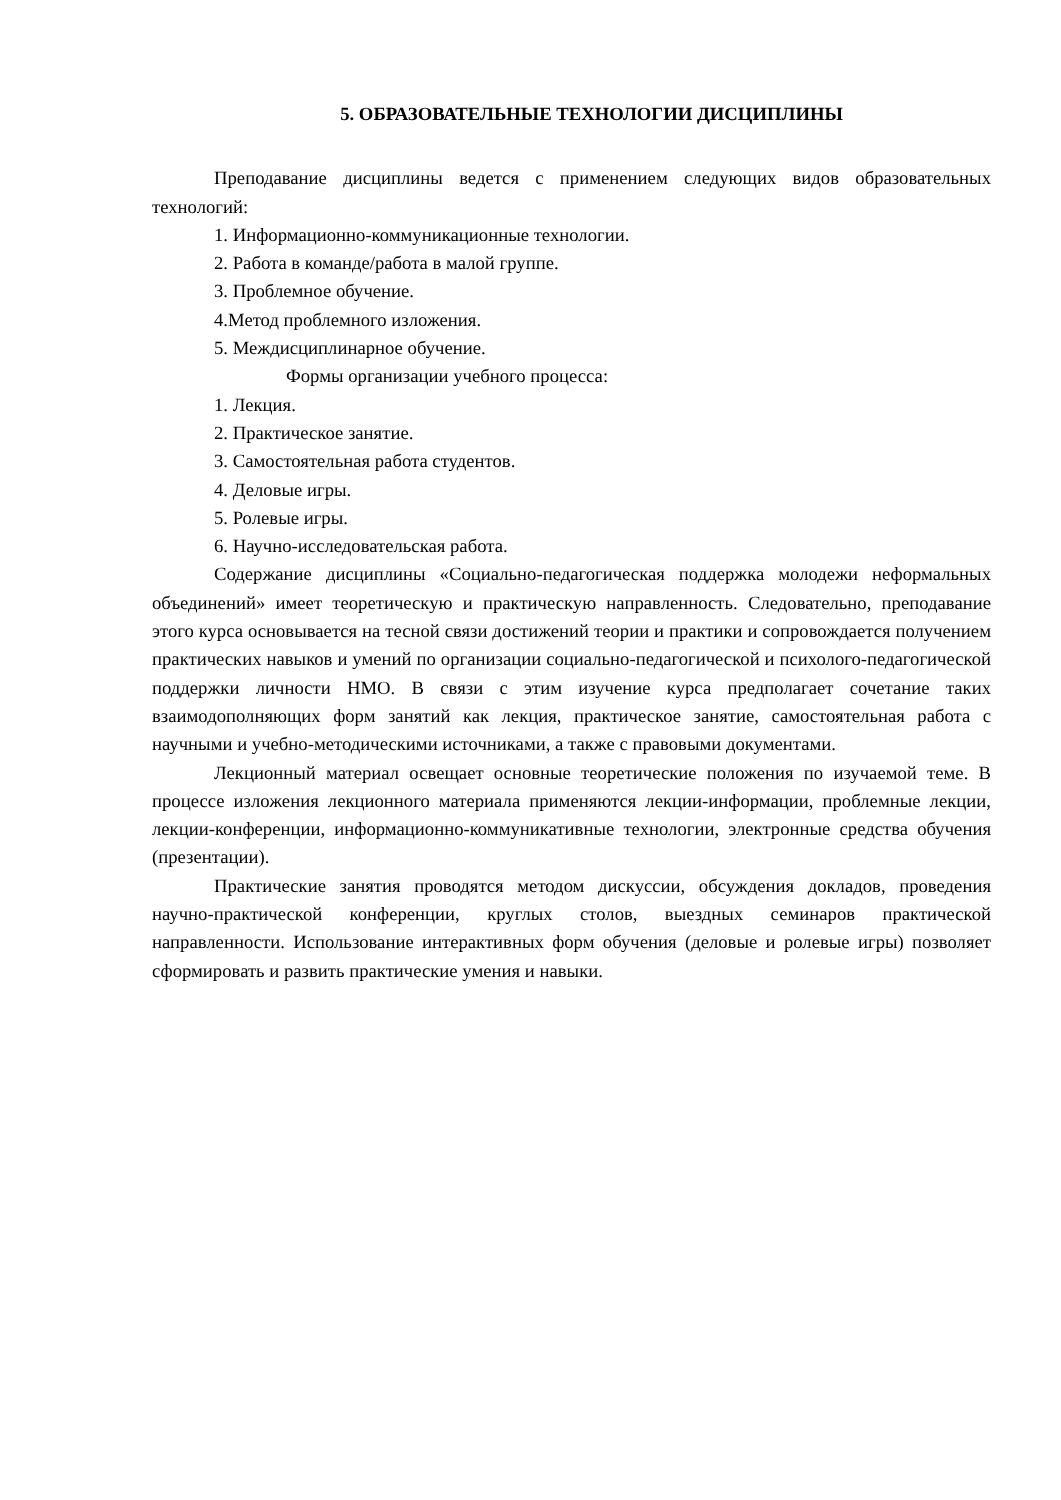5. ОБРАЗОВАТЕЛЬНЫЕ ТЕХНОЛОГИИ ДИСЦИПЛИНЫ
Преподавание дисциплины ведется с применением следующих видов образовательных технологий:
1. Информационно-коммуникационные технологии.
2. Работа в команде/работа в малой группе.
3. Проблемное обучение.
4.Метод проблемного изложения.
5. Междисциплинарное обучение.
Формы организации учебного процесса:
1. Лекция.
2. Практическое занятие.
3. Самостоятельная работа студентов.
4. Деловые игры.
5. Ролевые игры.
6. Научно-исследовательская работа.
Содержание дисциплины «Социально-педагогическая поддержка молодежи неформальных объединений» имеет теоретическую и практическую направленность. Следовательно, преподавание этого курса основывается на тесной связи достижений теории и практики и сопровождается получением практических навыков и умений по организации социально-педагогической и психолого-педагогической поддержки личности НМО. В связи с этим изучение курса предполагает сочетание таких взаимодополняющих форм занятий как лекция, практическое занятие, самостоятельная работа с научными и учебно-методическими источниками, а также с правовыми документами.
Лекционный материал освещает основные теоретические положения по изучаемой теме. В процессе изложения лекционного материала применяются лекции-информации, проблемные лекции, лекции-конференции, информационно-коммуникативные технологии, электронные средства обучения (презентации).
Практические занятия проводятся методом дискуссии, обсуждения докладов, проведения научно-практической конференции, круглых столов, выездных семинаров практической направленности. Использование интерактивных форм обучения (деловые и ролевые игры) позволяет сформировать и развить практические умения и навыки.